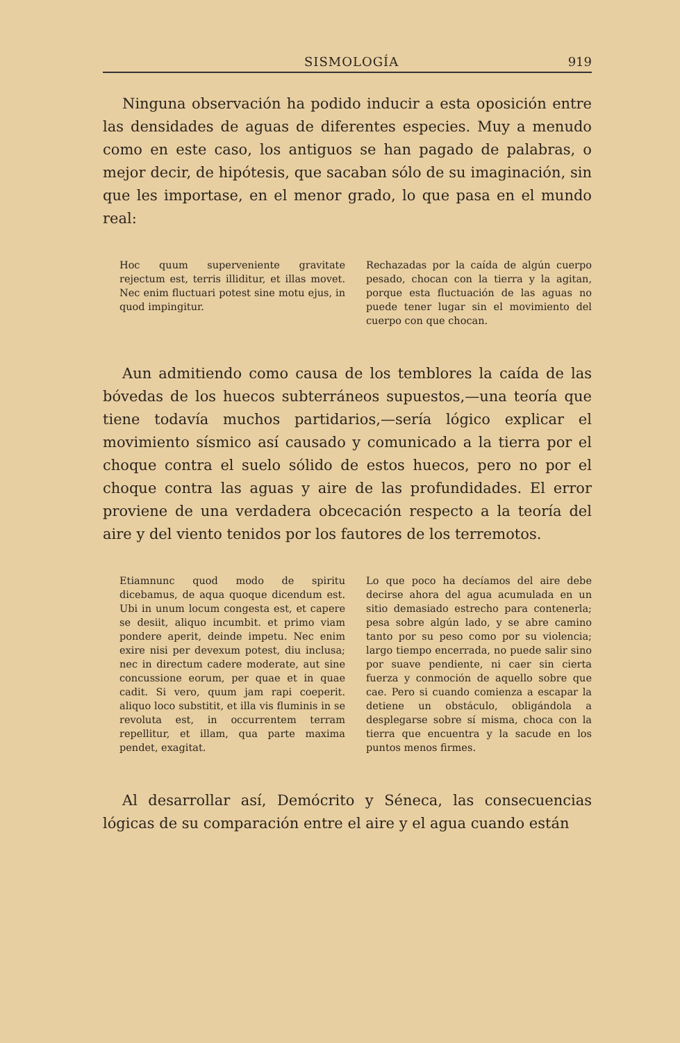SISMOLOGÍA 919
Ninguna observación ha podido inducir a esta oposición entre las densidades de aguas de diferentes especies. Muy a menudo como en este caso, los antiguos se han pagado de palabras, o mejor decir, de hipótesis, que sacaban sólo de su imaginación, sin que les importase, en el menor grado, lo que pasa en el mundo real:
Hoc quum superveniente gravitate rejectum est, terris illiditur, et illas movet. Nec enim fluctuari potest sine motu ejus, in quod impingitur.
Rechazadas por la caída de algún cuerpo pesado, chocan con la tierra y la agitan, porque esta fluctuación de las aguas no puede tener lugar sin el movimiento del cuerpo con que chocan.
Aun admitiendo como causa de los temblores la caída de las bóvedas de los huecos subterráneos supuestos,—una teoría que tiene todavía muchos partidarios,—sería lógico explicar el movimiento sísmico así causado y comunicado a la tierra por el choque contra el suelo sólido de estos huecos, pero no por el choque contra las aguas y aire de las profundidades. El error proviene de una verdadera obcecación respecto a la teoría del aire y del viento tenidos por los fautores de los terremotos.
Etiamnunc quod modo de spiritu dicebamus, de aqua quoque dicendum est. Ubi in unum locum congesta est, et capere se desiit, aliquo incumbit. et primo viam pondere aperit, deinde impetu. Nec enim exire nisi per devexum potest, diu inclusa; nec in directum cadere moderate, aut sine concussione eorum, per quae et in quae cadit. Si vero, quum jam rapi coeperit. aliquo loco substitit, et illa vis fluminis in se revoluta est, in occurrentem terram repellitur, et illam, qua parte maxima pendet, exagitat.
Lo que poco ha decíamos del aire debe decirse ahora del agua acumulada en un sitio demasiado estrecho para contenerla; pesa sobre algún lado, y se abre camino tanto por su peso como por su violencia; largo tiempo encerrada, no puede salir sino por suave pendiente, ni caer sin cierta fuerza y conmoción de aquello sobre que cae. Pero si cuando comienza a escapar la detiene un obstáculo, obligándola a desplegarse sobre sí misma, choca con la tierra que encuentra y la sacude en los puntos menos firmes.
Al desarrollar así, Demócrito y Séneca, las consecuencias lógicas de su comparación entre el aire y el agua cuando están